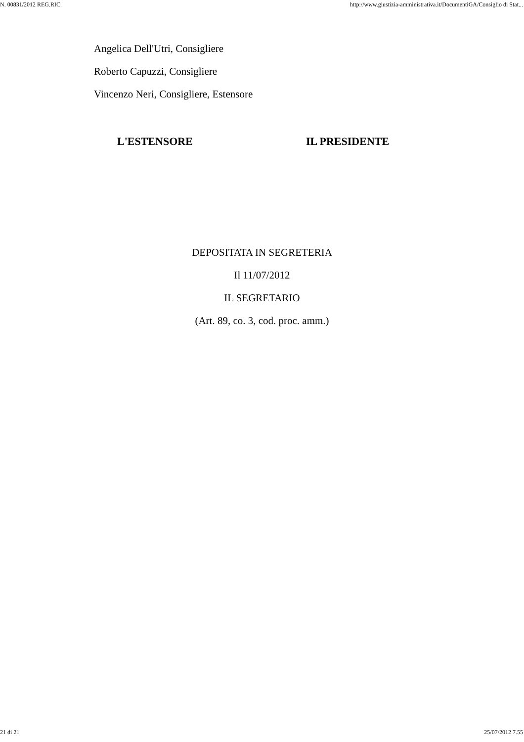N. 00831/2012 REG.RIC. http://www.giustizia-amministrativa.it/DocumentiGA/Consiglio di Stat...
Angelica Dell'Utri, Consigliere
Roberto Capuzzi, Consigliere
Vincenzo Neri, Consigliere, Estensore
L'ESTENSORE IL PRESIDENTE
DEPOSITATA IN SEGRETERIA
Il 11/07/2012
IL SEGRETARIO
(Art. 89, co. 3, cod. proc. amm.)
21 di 21 25/07/2012 7.55